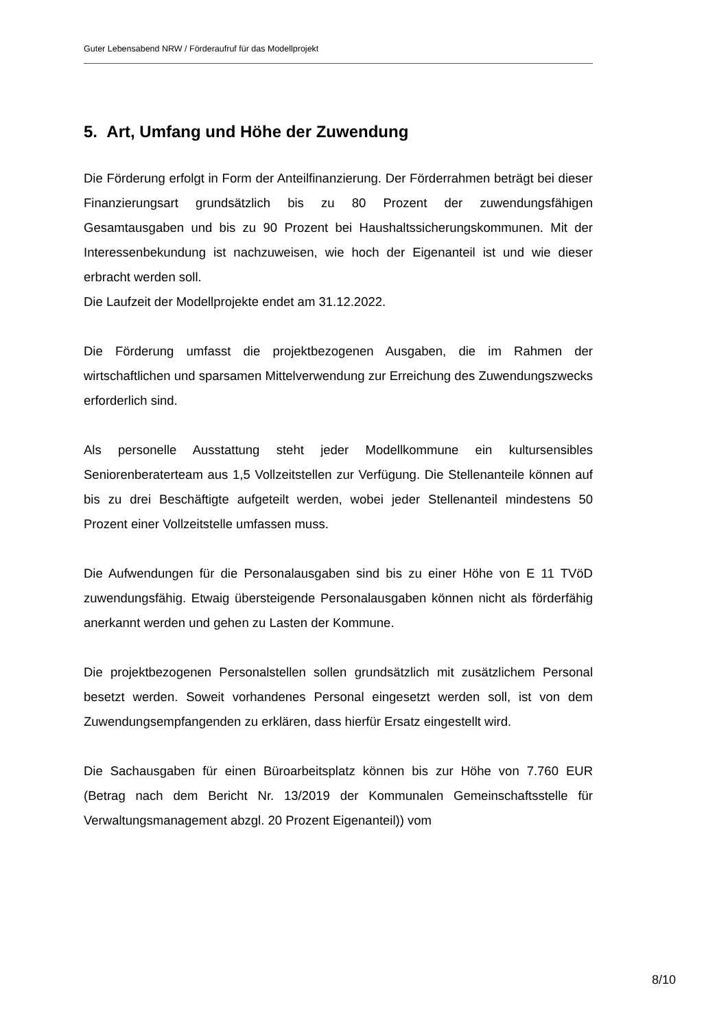Guter Lebensabend NRW / Förderaufruf für das Modellprojekt
5. Art, Umfang und Höhe der Zuwendung
Die Förderung erfolgt in Form der Anteilfinanzierung. Der Förderrahmen beträgt bei dieser Finanzierungsart grundsätzlich bis zu 80 Prozent der zuwendungsfähigen Gesamtausgaben und bis zu 90 Prozent bei Haushaltssicherungskommunen. Mit der Interessenbekundung ist nachzuweisen, wie hoch der Eigenanteil ist und wie dieser erbracht werden soll.
Die Laufzeit der Modellprojekte endet am 31.12.2022.
Die Förderung umfasst die projektbezogenen Ausgaben, die im Rahmen der wirtschaftlichen und sparsamen Mittelverwendung zur Erreichung des Zuwendungszwecks erforderlich sind.
Als personelle Ausstattung steht jeder Modellkommune ein kultursensibles Seniorenberaterteam aus 1,5 Vollzeitstellen zur Verfügung. Die Stellenanteile können auf bis zu drei Beschäftigte aufgeteilt werden, wobei jeder Stellenanteil mindestens 50 Prozent einer Vollzeitstelle umfassen muss.
Die Aufwendungen für die Personalausgaben sind bis zu einer Höhe von E 11 TVöD zuwendungsfähig. Etwaig übersteigende Personalausgaben können nicht als förderfähig anerkannt werden und gehen zu Lasten der Kommune.
Die projektbezogenen Personalstellen sollen grundsätzlich mit zusätzlichem Personal besetzt werden. Soweit vorhandenes Personal eingesetzt werden soll, ist von dem Zuwendungsempfangenden zu erklären, dass hierfür Ersatz eingestellt wird.
Die Sachausgaben für einen Büroarbeitsplatz können bis zur Höhe von 7.760 EUR (Betrag nach dem Bericht Nr. 13/2019 der Kommunalen Gemeinschaftsstelle für Verwaltungsmanagement abzgl. 20 Prozent Eigenanteil)) vom
8/10